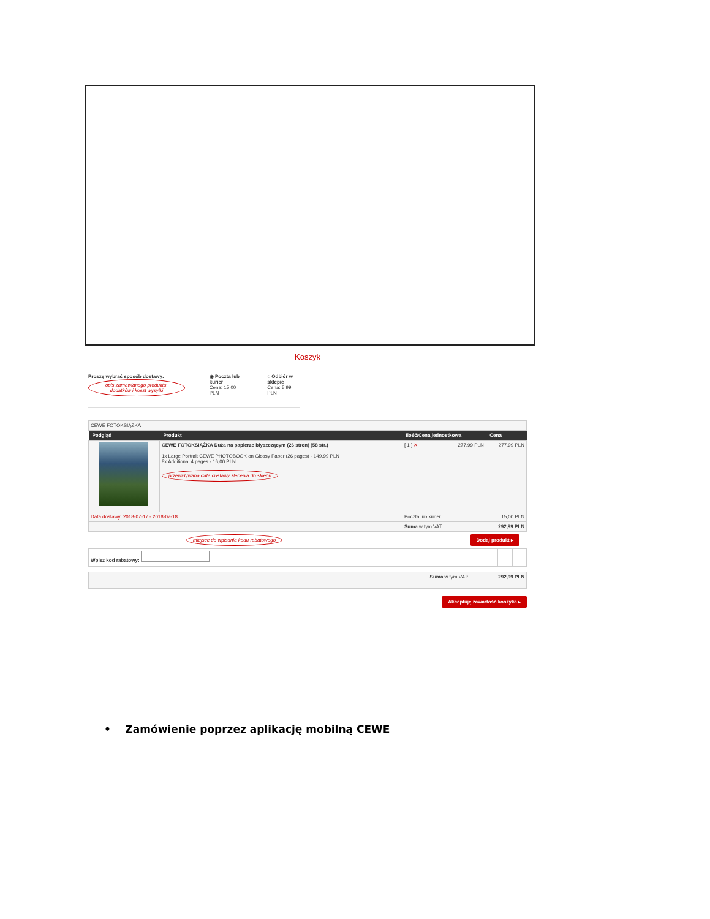Koszyk
Proszę wybrać sposób dostawy:
opis zamawianego produktu, dodatków i koszt wysyłki
◉ Poczta lub kurier
Cena: 15,00 PLN
○ Odbiór w sklepie
Cena: 5,99 PLN
| CEWE FOTOKSIĄŻKA | | | |
| Podgląd | Produkt | Ilość/Cena jednostkowa | Cena |
| | CEWE FOTOKSIĄŻKA Duża na papierze błyszczącym (26 stron) (58 str.) 1x Large Portrait CEWE PHOTOBOOK on Glossy Paper (26 pages) - 149,99 PLN 8x Additional 4 pages - 16,00 PLN przewidywana data dostawy zlecenia do sklepu | [ 1 ] ✕ 277,99 PLN | 277,99 PLN |
| Data dostawy: 2018-07-17 - 2018-07-18 | | Poczta lub kurier | 15,00 PLN |
| | | Suma w tym VAT: | 292,99 PLN |
miejsce do wpisania kodu rabatowego Dodaj produkt ▸
| Wpisz kod rabatowy: | | |
| Suma w tym VAT: 292,99 PLN |
Akceptuję zawartość koszyka ▸
• Zamówienie poprzez aplikację mobilną CEWE